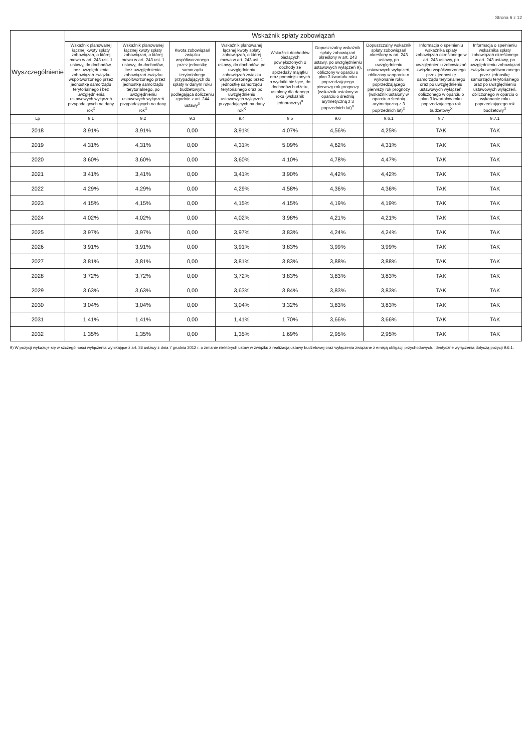Strona 6 z 12
| Wyszczególnienie | Wskaźnik spłaty zobowiązań | | | | | | | | |
| --- | --- | --- | --- | --- | --- | --- | --- | --- | --- |
| | Wskaźnik planowanej łącznej kwoty spłaty zobowiązań, o której mowa w art. 243 ust. 1 ustawy, do dochodów, bez uwzględnienia zobowiązań związku współtworzonego przez jednostkę samorządu terytorialnego i bez uwzględnienia ustawowych wyłączeń przypadających na dany rok<sup>X</sup> | Wskaźnik planowanej łącznej kwoty spłaty zobowiązań, o której mowa w art. 243 ust. 1 ustawy, do dochodów, bez uwzględnienia zobowiązań związku współtworzonego przez jednostkę samorządu terytorialnego, po uwzględnieniu ustawowych wyłączeń przypadających na dany rok<sup>X</sup> | Kwota zobowiązań związku współtworzonego przez jednostkę samorządu terytorialnego przypadających do spłaty w danym roku budżetowym, podlegająca doliczeniu zgodnie z art. 244 ustawy<sup>X</sup> | Wskaźnik planowanej łącznej kwoty spłaty zobowiązań, o której mowa w art. 243 ust. 1 ustawy, do dochodów, po uwzględnieniu zobowiązań związku współtworzonego przez jednostkę samorządu terytorialnego oraz po uwzględnieniu ustawowych wyłączeń przypadających na dany rok<sup>X</sup> | Wskaźnik dochodów bieżących powiększonych o dochody ze sprzedaży majątku oraz pomniejszonych o wydatki bieżące, do dochodów budżetu, ustalony dla danego roku (wskaźnik jednoroczny)<sup>X</sup> | Dopuszczalny wskaźnik spłaty zobowiązań określony w art. 243 ustawy, po uwzględnieniu ustawowych wyłączeń 9), obliczony w oparciu o plan 3 kwartału roku poprzedzającego pierwszy rok prognozy (wskaźnik ustalony w oparciu o średnią arytmetyczną z 3 poprzednich lat)<sup>X</sup> | Dopuszczalny wskaźnik spłaty zobowiązań określony w art. 243 ustawy, po uwzględnieniu ustawowych wyłączeń, obliczony w oparciu o wykonanie roku poprzedzającego pierwszy rok prognozy (wskaźnik ustalony w oparciu o średnią arytmetyczną z 3 poprzednich lat)<sup>X</sup> | Informacja o spełnieniu wskaźnika spłaty zobowiązań określonego w art. 243 ustawy, po uwzględnieniu zobowiązań związku współtworzonego przez jednostkę samorządu terytorialnego oraz po uwzględnieniu ustawowych wyłączeń, obliczonego w oparciu o plan 3 kwartałów roku poprzedzającego rok budżetowy<sup>X</sup> | Informacja o spełnieniu wskaźnika spłaty zobowiązań określonego w art. 243 ustawy, po uwzględnieniu zobowiązań związku współtworzonego przez jednostkę samorządu terytorialnego oraz po uwzględnieniu ustawowych wyłączeń, obliczonego w oparciu o wykonanie roku poprzedzającego rok budżetowy<sup>X</sup> |
| Lp | 9.1 | 9.2 | 9.3 | 9.4 | 9.5 | 9.6 | 9.6.1 | 9.7 | 9.7.1 |
| 2018 | 3,91% | 3,91% | 0,00 | 3,91% | 4,07% | 4,56% | 4,25% | TAK | TAK |
| 2019 | 4,31% | 4,31% | 0,00 | 4,31% | 5,09% | 4,62% | 4,31% | TAK | TAK |
| 2020 | 3,60% | 3,60% | 0,00 | 3,60% | 4,10% | 4,78% | 4,47% | TAK | TAK |
| 2021 | 3,41% | 3,41% | 0,00 | 3,41% | 3,90% | 4,42% | 4,42% | TAK | TAK |
| 2022 | 4,29% | 4,29% | 0,00 | 4,29% | 4,58% | 4,36% | 4,36% | TAK | TAK |
| 2023 | 4,15% | 4,15% | 0,00 | 4,15% | 4,15% | 4,19% | 4,19% | TAK | TAK |
| 2024 | 4,02% | 4,02% | 0,00 | 4,02% | 3,98% | 4,21% | 4,21% | TAK | TAK |
| 2025 | 3,97% | 3,97% | 0,00 | 3,97% | 3,83% | 4,24% | 4,24% | TAK | TAK |
| 2026 | 3,91% | 3,91% | 0,00 | 3,91% | 3,83% | 3,99% | 3,99% | TAK | TAK |
| 2027 | 3,81% | 3,81% | 0,00 | 3,81% | 3,83% | 3,88% | 3,88% | TAK | TAK |
| 2028 | 3,72% | 3,72% | 0,00 | 3,72% | 3,83% | 3,83% | 3,83% | TAK | TAK |
| 2029 | 3,63% | 3,63% | 0,00 | 3,63% | 3,84% | 3,83% | 3,83% | TAK | TAK |
| 2030 | 3,04% | 3,04% | 0,00 | 3,04% | 3,32% | 3,83% | 3,83% | TAK | TAK |
| 2031 | 1,41% | 1,41% | 0,00 | 1,41% | 1,70% | 3,66% | 3,66% | TAK | TAK |
| 2032 | 1,35% | 1,35% | 0,00 | 1,35% | 1,69% | 2,95% | 2,95% | TAK | TAK |
9) W pozycji wykazuje się w szczególności wyłączenia wynikające z art. 36 ustawy z dnia 7 grudnia 2012 r. o zmianie niektórych ustaw w związku z realizacją ustawy budżetowej oraz wyłączenia związane z emisją obligacji przychodowych. Identyczne wyłączenia dotyczą pozycji 9.6.1.